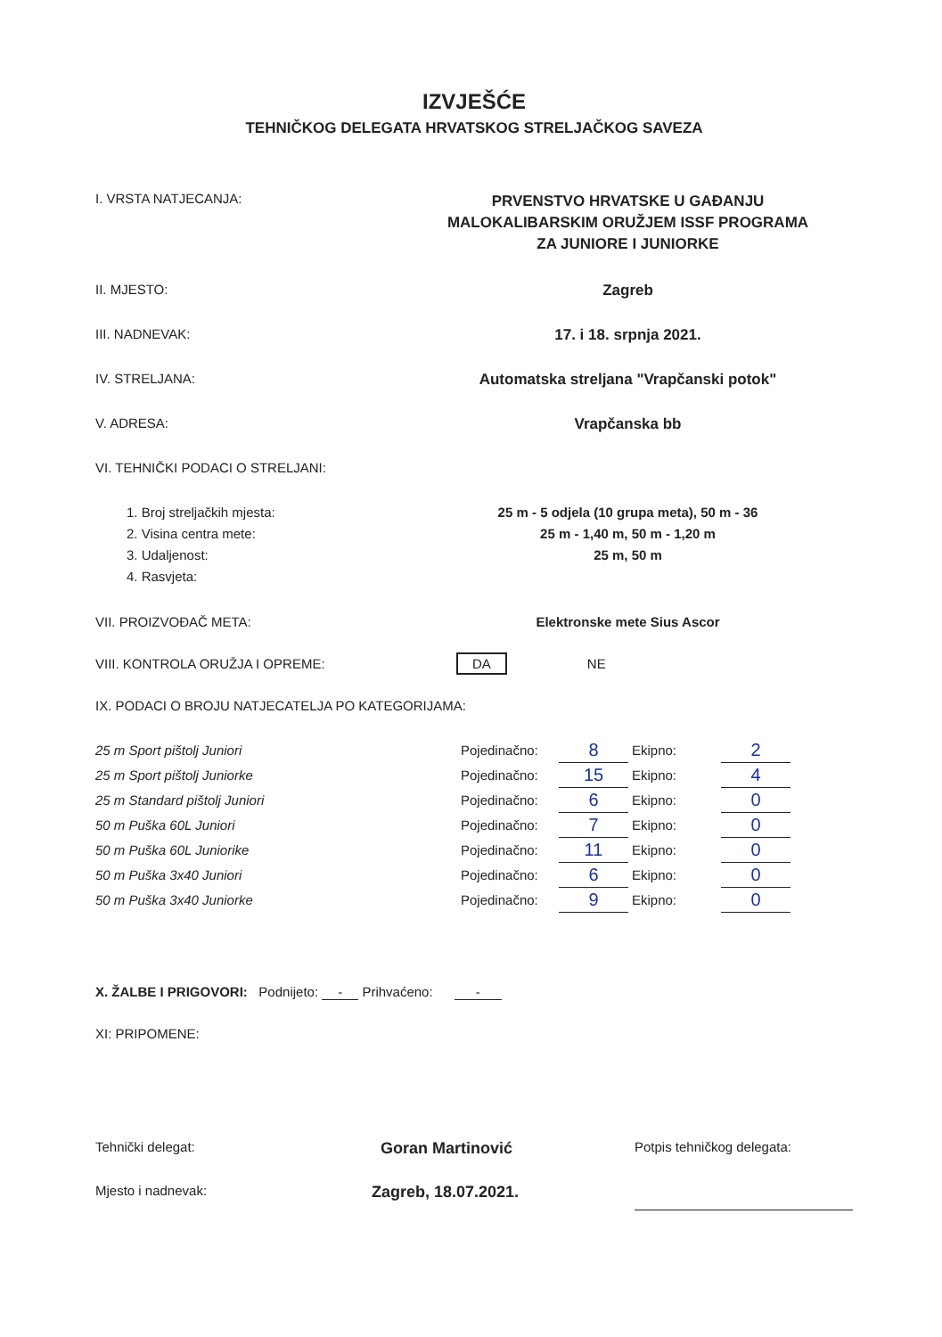IZVJEŠĆE
TEHNIČKOG DELEGATA HRVATSKOG STRELJAČKOG SAVEZA
I. VRSTA NATJECANJA:
PRVENSTVO HRVATSKE U GAĐANJU
MALOKALIBARSKIM ORUŽJEM ISSF PROGRAMA
ZA JUNIORE I JUNIORKE
II. MJESTO: Zagreb
III. NADNEVAK: 17. i 18. srpnja 2021.
IV. STRELJANA: Automatska streljana "Vrapčanski potok"
V. ADRESA: Vrapčanska bb
VI. TEHNIČKI PODACI O STRELJANI:
1. Broj streljačkih mjesta:
2. Visina centra mete:
3. Udaljenost:
4. Rasvjeta:
25 m - 5 odjela (10 grupa meta), 50 m - 36
25 m - 1,40 m, 50 m - 1,20 m
25 m, 50 m
VII. PROIZVOĐAČ META: Elektronske mete Sius Ascor
VIII. KONTROLA ORUŽJA I OPREME: DA NE
IX. PODACI O BROJU NATJECATELJA PO KATEGORIJAMA:
| 25 m Sport pištolj Juniori | Pojedinačno: | 8 | Ekipno: | 2 |
| 25 m Sport pištolj Juniorke | Pojedinačno: | 15 | Ekipno: | 4 |
| 25 m Standard pištolj Juniori | Pojedinačno: | 6 | Ekipno: | 0 |
| 50 m Puška 60L Juniori | Pojedinačno: | 7 | Ekipno: | 0 |
| 50 m Puška 60L Juniorike | Pojedinačno: | 11 | Ekipno: | 0 |
| 50 m Puška 3x40 Juniori | Pojedinačno: | 6 | Ekipno: | 0 |
| 50 m Puška 3x40 Juniorke | Pojedinačno: | 9 | Ekipno: | 0 |
X. ŽALBE I PRIGOVORI: Podnijeto: - Prihvaćeno: -
XI: PRIPOMENE:
Tehnički delegat:
Goran Martinović
Potpis tehničkog delegata:
Mjesto i nadnevak:
Zagreb, 18.07.2021.